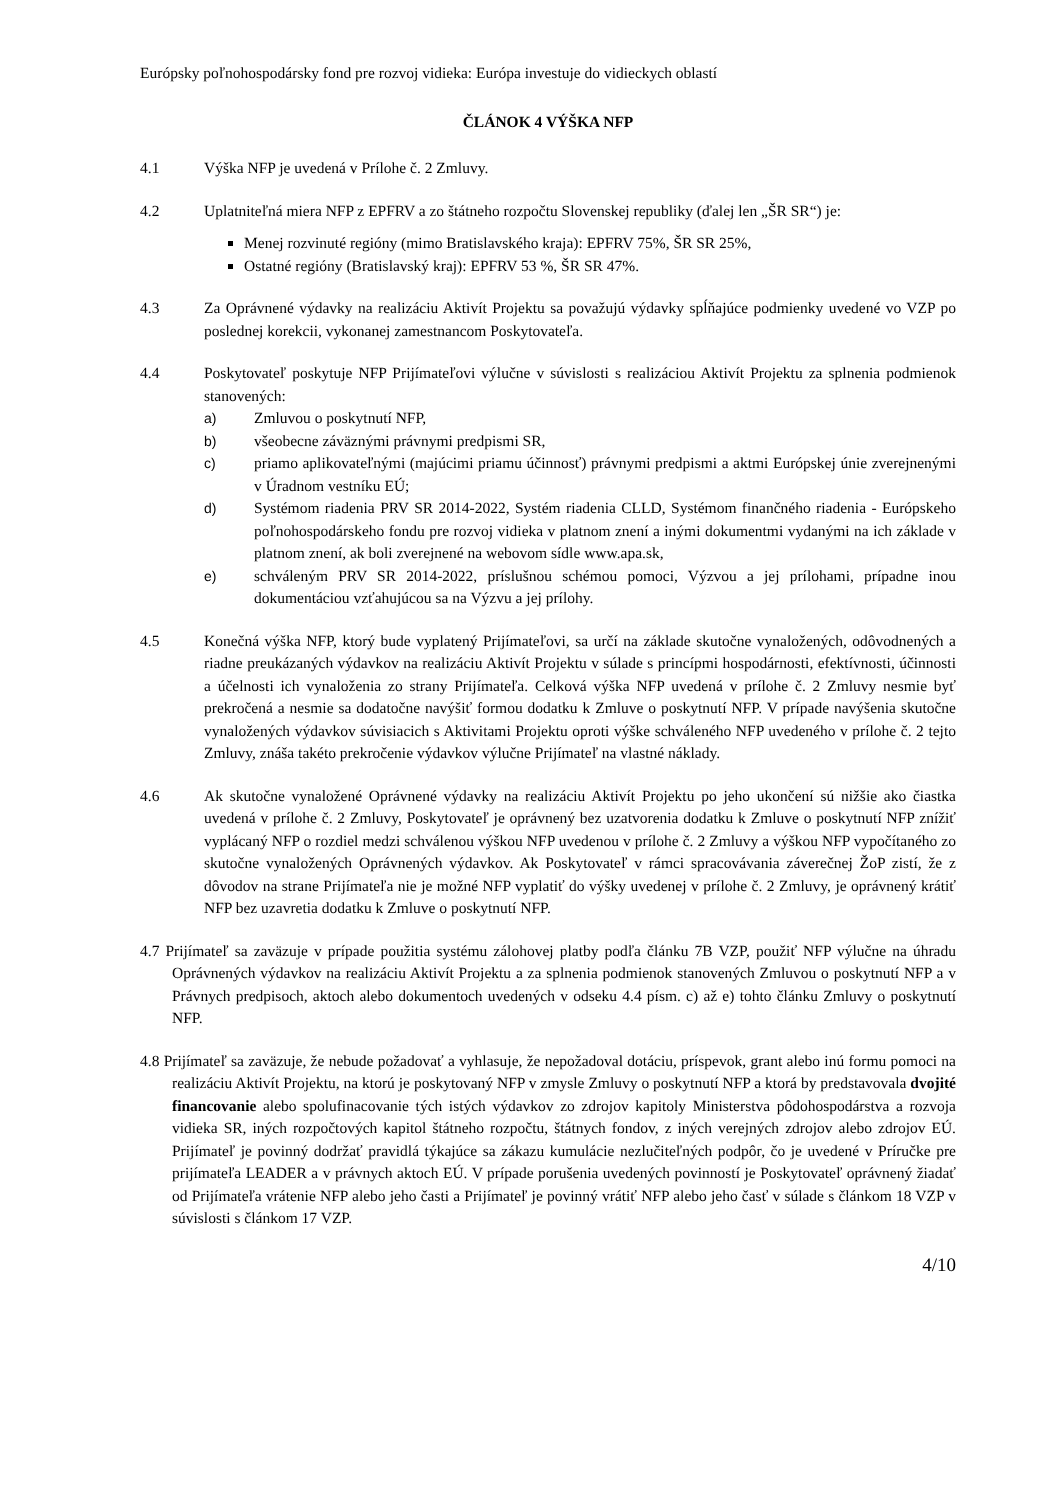Európsky poľnohospodársky fond pre rozvoj vidieka: Európa investuje do vidieckych oblastí
ČLÁNOK 4 VÝŠKA NFP
4.1 Výška NFP je uvedená v Prílohe č. 2 Zmluvy.
4.2 Uplatniteľná miera NFP z EPFRV a zo štátneho rozpočtu Slovenskej republiky (ďalej len „ŠR SR“) je:
Menej rozvinuté regióny (mimo Bratislavského kraja): EPFRV 75%, ŠR SR 25%,
Ostatné regióny (Bratislavský kraj): EPFRV 53 %, ŠR SR 47%.
4.3 Za Oprávnené výdavky na realizáciu Aktivít Projektu sa považujú výdavky spĺňajúce podmienky uvedené vo VZP po poslednej korekcii, vykonanej zamestnancom Poskytovateľa.
4.4 Poskytovateľ poskytuje NFP Prijímateľovi výlučne v súvislosti s realizáciou Aktivít Projektu za splnenia podmienok stanovených:
a) Zmluvou o poskytnutí NFP,
b) všeobecne záväznými právnymi predpismi SR,
c) priamo aplikovateľnými (majúcimi priamu účinnosť) právnymi predpismi a aktmi Európskej únie zverejnenými v Úradnom vestníku EÚ;
d) Systémom riadenia PRV SR 2014-2022, Systém riadenia CLLD, Systémom finančného riadenia - Európskeho poľnohospodárskeho fondu pre rozvoj vidieka v platnom znení a inými dokumentmi vydanými na ich základe v platnom znení, ak boli zverejnené na webovom sídle www.apa.sk,
e) schváleným PRV SR 2014-2022, príslušnou schémou pomoci, Výzvou a jej prílohami, prípadne inou dokumentáciou vzťahujúcou sa na Výzvu a jej prílohy.
4.5 Konečná výška NFP, ktorý bude vyplatený Prijímateľovi, sa určí na základe skutočne vynaložených, odôvodnených a riadne preukázaných výdavkov na realizáciu Aktivít Projektu v súlade s princípmi hospodárnosti, efektívnosti, účinnosti a účelnosti ich vynaloženia zo strany Prijímateľa. Celková výška NFP uvedená v prílohe č. 2 Zmluvy nesmie byť prekročená a nesmie sa dodatočne navýšiť formou dodatku k Zmluve o poskytnutí NFP. V prípade navýšenia skutočne vynaložených výdavkov súvisiacich s Aktivitami Projektu oproti výške schváleného NFP uvedeného v prílohe č. 2 tejto Zmluvy, znáša takéto prekročenie výdavkov výlučne Prijímateľ na vlastné náklady.
4.6 Ak skutočne vynaložené Oprávnené výdavky na realizáciu Aktivít Projektu po jeho ukončení sú nižšie ako čiastka uvedená v prílohe č. 2 Zmluvy, Poskytovateľ je oprávnený bez uzatvorenia dodatku k Zmluve o poskytnutí NFP znížiť vyplácaný NFP o rozdiel medzi schválenou výškou NFP uvedenou v prílohe č. 2 Zmluvy a výškou NFP vypočítaného zo skutočne vynaložených Oprávnených výdavkov. Ak Poskytovateľ v rámci spracovávania záverečnej ŽoP zistí, že z dôvodov na strane Prijímateľa nie je možné NFP vyplatiť do výšky uvedenej v prílohe č. 2 Zmluvy, je oprávnený krátiť NFP bez uzavretia dodatku k Zmluve o poskytnutí NFP.
4.7 Prijímateľ sa zaväzuje v prípade použitia systému zálohovej platby podľa článku 7B VZP, použiť NFP výlučne na úhradu Oprávnených výdavkov na realizáciu Aktivít Projektu a za splnenia podmienok stanovených Zmluvou o poskytnutí NFP a v Právnych predpisoch, aktoch alebo dokumentoch uvedených v odseku 4.4 písm. c) až e) tohto článku Zmluvy o poskytnutí NFP.
4.8 Prijímateľ sa zaväzuje, že nebude požadovať a vyhlasuje, že nepožadoval dotáciu, príspevok, grant alebo inú formu pomoci na realizáciu Aktivít Projektu, na ktorú je poskytovaný NFP v zmysle Zmluvy o poskytnutí NFP a ktorá by predstavovala dvojité financovanie alebo spolufinacovanie tých istých výdavkov zo zdrojov kapitoly Ministerstva pôdohospodárstva a rozvoja vidieka SR, iných rozpočtových kapitol štátneho rozpočtu, štátnych fondov, z iných verejných zdrojov alebo zdrojov EÚ. Prijímateľ je povinný dodržať pravidlá týkajúce sa zákazu kumulácie nezlučiteľných podpôr, čo je uvedené v Príručke pre prijímateľa LEADER a v právnych aktoch EÚ. V prípade porušenia uvedených povinností je Poskytovateľ oprávnený žiadať od Prijímateľa vrátenie NFP alebo jeho časti a Prijímateľ je povinný vrátiť NFP alebo jeho časť v súlade s článkom 18 VZP v súvislosti s článkom 17 VZP.
4/10